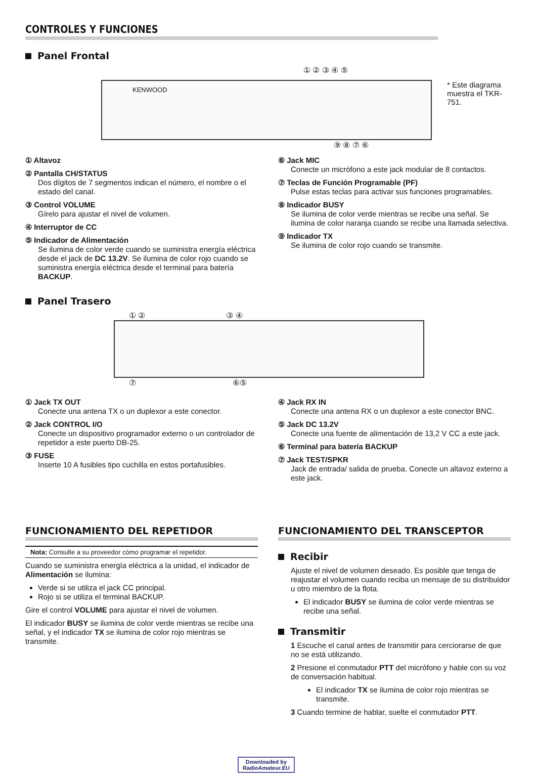CONTROLES Y FUNCIONES
Panel Frontal
① ② ③ ④ ⑤
KENWOOD
⑨ ⑧ ⑦ ⑥
* Este diagrama muestra el TKR-751.
① Altavoz
② Pantalla CH/STATUS
Dos dígitos de 7 segmentos indican el número, el nombre o el estado del canal.
③ Control VOLUME
Gírelo para ajustar el nivel de volumen.
④ Interruptor de CC
⑤ Indicador de Alimentación
Se ilumina de color verde cuando se suministra energía eléctrica desde el jack de DC 13.2V. Se ilumina de color rojo cuando se suministra energía eléctrica desde el terminal para batería BACKUP.
⑥ Jack MIC
Conecte un micrófono a este jack modular de 8 contactos.
⑦ Teclas de Función Programable (PF)
Pulse estas teclas para activar sus funciones programables.
⑧ Indicador BUSY
Se ilumina de color verde mientras se recibe una señal. Se ilumina de color naranja cuando se recibe una llamada selectiva.
⑨ Indicador TX
Se ilumina de color rojo cuando se transmite.
Panel Trasero
① ② ③ ④
⑦ ⑥⑤
① Jack TX OUT
Conecte una antena TX o un duplexor a este conector.
② Jack CONTROL I/O
Conecte un dispositivo programador externo o un controlador de repetidor a este puerto DB-25.
③ FUSE
Inserte 10 A fusibles tipo cuchilla en estos portafusibles.
④ Jack RX IN
Conecte una antena RX o un duplexor a este conector BNC.
⑤ Jack DC 13.2V
Conecte una fuente de alimentación de 13,2 V CC a este jack.
⑥ Terminal para batería BACKUP
⑦ Jack TEST/SPKR
Jack de entrada/ salida de prueba. Conecte un altavoz externo a este jack.
FUNCIONAMIENTO DEL REPETIDOR
Nota: Consulte a su proveedor cómo programar el repetidor.
Cuando se suministra energía eléctrica a la unidad, el indicador de Alimentación se ilumina:
Verde si se utiliza el jack CC principal.
Rojo si se utiliza el terminal BACKUP.
Gire el control VOLUME para ajustar el nivel de volumen.
El indicador BUSY se ilumina de color verde mientras se recibe una señal, y el indicador TX se ilumina de color rojo mientras se transmite.
FUNCIONAMIENTO DEL TRANSCEPTOR
Recibir
Ajuste el nivel de volumen deseado. Es posible que tenga de reajustar el volumen cuando reciba un mensaje de su distribuidor u otro miembro de la flota.
El indicador BUSY se ilumina de color verde mientras se recibe una señal.
Transmitir
1 Escuche el canal antes de transmitir para cerciorarse de que no se está utilizando.
2 Presione el conmutador PTT del micrófono y hable con su voz de conversación habitual.
El indicador TX se ilumina de color rojo mientras se transmite.
3 Cuando termine de hablar, suelte el conmutador PTT.
Downloaded by
RadioAmateur.EU